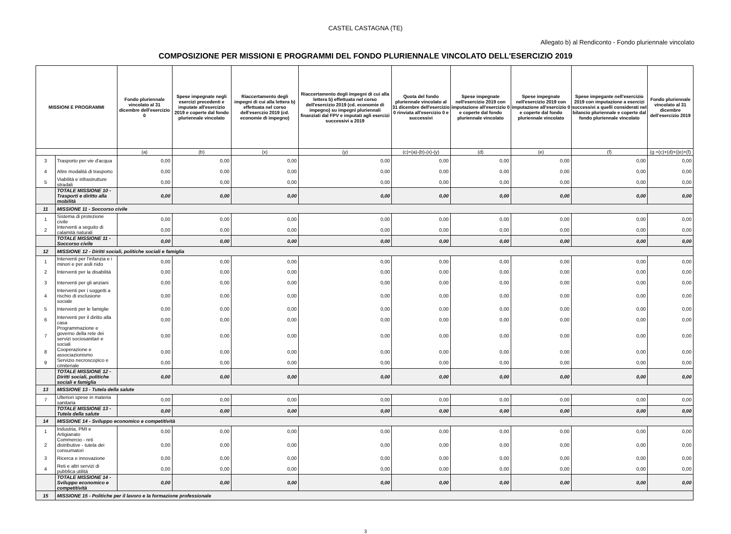CASTEL CASTAGNA (TE)
Allegato b) al Rendiconto - Fondo pluriennale vincolato
COMPOSIZIONE PER MISSIONI E PROGRAMMI DEL FONDO PLURIENNALE VINCOLATO DELL'ESERCIZIO 2019
| MISSIONI E PROGRAMMI | | Fondo pluriennale vincolato al 31 dicembre dell'esercizio 0 | Spese impegnate negli esercizi precedenti e imputate all'esercizio 2019 e coperte dal fondo pluriennale vincolato | Riaccertamento degli impegni di cui alla lettera b) effettuata nel corso dell'eserczio 2019 (cd. economie di impegno) | Riaccertamento degli impegni di cui alla lettera b) effettuata nel corso dell'esercizio 2019 (cd. economie di impegno) su impegni pluriennali finanziati dal FPV e imputati agli esercizi successivi a 2019 | Quota del fondo pluriennale vincolato al 31 dicembre dell'esercizio 0 rinviata all'esercizio 0 e successivi | Spese impegnate nell'esercizio 2019 con imputazione all'esercizio 0 e coperte dal fondo pluriennale vincolato | Spese impegnate nell'esercizio 2019 con imputazione all'esercizio 0 e coperte dal fondo pluriennale vincolato | Spese impegante nell'esercizio 2019 con imputazione a esercizi successivi a quelli considerati nel bilancio pluriennale e coperte dal fondo pluriennale vincolato | Fondo pluriennale vincolato al 31 dicembre dell'esercizio 2019 |
| --- | --- | --- | --- | --- | --- | --- | --- | --- | --- | --- |
| | | (a) | (b) | (x) | (y) | (c)=(a)-(b)-(x)-(y) | (d) | (e) | (f) | (g =(c)+(d)+((e)+(f) |
| 3 | Trasporto per vie d'acqua | 0,00 | 0,00 | 0,00 | 0,00 | 0,00 | 0,00 | 0,00 | 0,00 | 0,00 |
| 4 | Altre modalità di trasporto | 0,00 | 0,00 | 0,00 | 0,00 | 0,00 | 0,00 | 0,00 | 0,00 | 0,00 |
| 5 | Viabilità e infrastrutture stradali | 0,00 | 0,00 | 0,00 | 0,00 | 0,00 | 0,00 | 0,00 | 0,00 | 0,00 |
| | TOTALE MISSIONE 10 - Trasporti e diritto alla mobilità | 0,00 | 0,00 | 0,00 | 0,00 | 0,00 | 0,00 | 0,00 | 0,00 | 0,00 |
| 11 | MISSIONE 11 - Soccorso civile | | | | | | | | | |
| 1 | Sistema di protezione civile | 0,00 | 0,00 | 0,00 | 0,00 | 0,00 | 0,00 | 0,00 | 0,00 | 0,00 |
| 2 | Interventi a seguito di calamità naturali | 0,00 | 0,00 | 0,00 | 0,00 | 0,00 | 0,00 | 0,00 | 0,00 | 0,00 |
| | TOTALE MISSIONE 11 - Soccorso civile | 0,00 | 0,00 | 0,00 | 0,00 | 0,00 | 0,00 | 0,00 | 0,00 | 0,00 |
| 12 | MISSIONE 12 - Diritti sociali, politiche sociali e famiglia | | | | | | | | | |
| 1 | Interventi per l'infanzia e i minori e per asili nido | 0,00 | 0,00 | 0,00 | 0,00 | 0,00 | 0,00 | 0,00 | 0,00 | 0,00 |
| 2 | Interventi per la disabilità | 0,00 | 0,00 | 0,00 | 0,00 | 0,00 | 0,00 | 0,00 | 0,00 | 0,00 |
| 3 | Interventi per gli anziani | 0,00 | 0,00 | 0,00 | 0,00 | 0,00 | 0,00 | 0,00 | 0,00 | 0,00 |
| 4 | Interventi per i soggetti a rischio di esclusione sociale | 0,00 | 0,00 | 0,00 | 0,00 | 0,00 | 0,00 | 0,00 | 0,00 | 0,00 |
| 5 | Interventi per le famiglie | 0,00 | 0,00 | 0,00 | 0,00 | 0,00 | 0,00 | 0,00 | 0,00 | 0,00 |
| 6 | Interventi per il diritto alla casa | 0,00 | 0,00 | 0,00 | 0,00 | 0,00 | 0,00 | 0,00 | 0,00 | 0,00 |
| 7 | Programmazione e governo della rete dei servizi sociosanitari e sociali | 0,00 | 0,00 | 0,00 | 0,00 | 0,00 | 0,00 | 0,00 | 0,00 | 0,00 |
| 8 | Cooperazione e associazionismo | 0,00 | 0,00 | 0,00 | 0,00 | 0,00 | 0,00 | 0,00 | 0,00 | 0,00 |
| 9 | Servizio necroscopico e cimiteriale | 0,00 | 0,00 | 0,00 | 0,00 | 0,00 | 0,00 | 0,00 | 0,00 | 0,00 |
| | TOTALE MISSIONE 12 - Diritti sociali, politiche sociali e famiglia | 0,00 | 0,00 | 0,00 | 0,00 | 0,00 | 0,00 | 0,00 | 0,00 | 0,00 |
| 13 | MISSIONE 13 - Tutela della salute | | | | | | | | | |
| 7 | Ulteriori spese in materia sanitaria | 0,00 | 0,00 | 0,00 | 0,00 | 0,00 | 0,00 | 0,00 | 0,00 | 0,00 |
| | TOTALE MISSIONE 13 - Tutela della salute | 0,00 | 0,00 | 0,00 | 0,00 | 0,00 | 0,00 | 0,00 | 0,00 | 0,00 |
| 14 | MISSIONE 14 - Sviluppo economico e competitività | | | | | | | | | |
| 1 | Industria, PMI e Artigianato | 0,00 | 0,00 | 0,00 | 0,00 | 0,00 | 0,00 | 0,00 | 0,00 | 0,00 |
| 2 | Commercio - reti distributive - tutela dei consumatori | 0,00 | 0,00 | 0,00 | 0,00 | 0,00 | 0,00 | 0,00 | 0,00 | 0,00 |
| 3 | Ricerca e innovazione | 0,00 | 0,00 | 0,00 | 0,00 | 0,00 | 0,00 | 0,00 | 0,00 | 0,00 |
| 4 | Reti e altri servizi di pubblica utilità | 0,00 | 0,00 | 0,00 | 0,00 | 0,00 | 0,00 | 0,00 | 0,00 | 0,00 |
| | TOTALE MISSIONE 14 - Sviluppo economico e competitività | 0,00 | 0,00 | 0,00 | 0,00 | 0,00 | 0,00 | 0,00 | 0,00 | 0,00 |
| 15 | MISSIONE 15 - Politiche per il lavoro e la formazione professionale | | | | | | | | | |
3